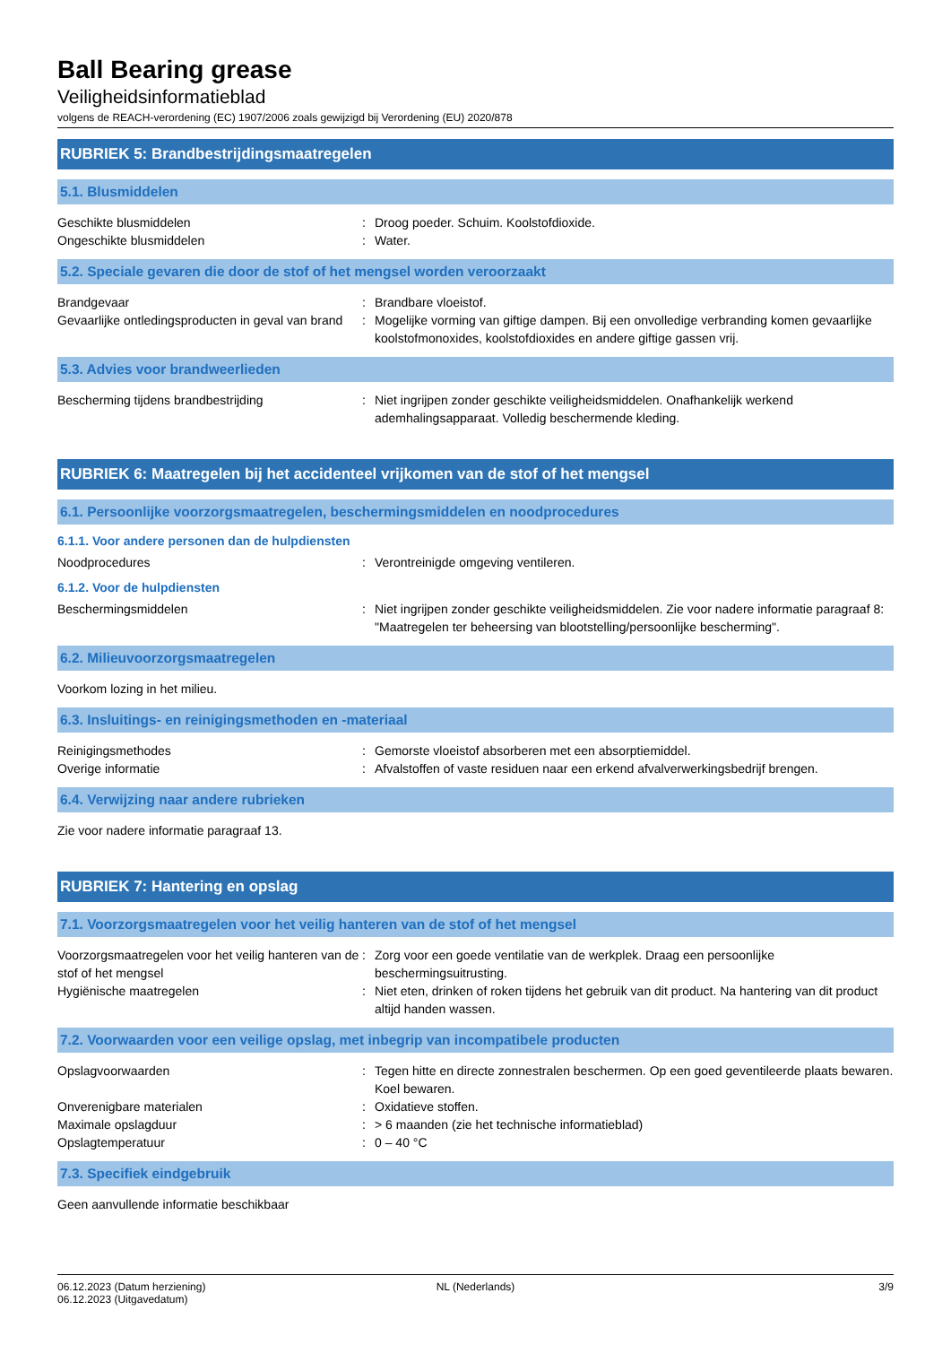Ball Bearing grease
Veiligheidsinformatieblad
volgens de REACH-verordening (EC) 1907/2006 zoals gewijzigd bij Verordening (EU) 2020/878
RUBRIEK 5: Brandbestrijdingsmaatregelen
5.1. Blusmiddelen
Geschikte blusmiddelen : Droog poeder. Schuim. Koolstofdioxide.
Ongeschikte blusmiddelen : Water.
5.2. Speciale gevaren die door de stof of het mengsel worden veroorzaakt
Brandgevaar : Brandbare vloeistof.
Gevaarlijke ontledingsproducten in geval van brand
: Mogelijke vorming van giftige dampen. Bij een onvolledige verbranding komen gevaarlijke koolstofmonoxides, koolstofdioxides en andere giftige gassen vrij.
5.3. Advies voor brandweerlieden
Bescherming tijdens brandbestrijding : Niet ingrijpen zonder geschikte veiligheidsmiddelen. Onafhankelijk werkend ademhalingsapparaat. Volledig beschermende kleding.
RUBRIEK 6: Maatregelen bij het accidenteel vrijkomen van de stof of het mengsel
6.1. Persoonlijke voorzorgsmaatregelen, beschermingsmiddelen en noodprocedures
6.1.1. Voor andere personen dan de hulpdiensten
Noodprocedures : Verontreinigde omgeving ventileren.
6.1.2. Voor de hulpdiensten
Beschermingsmiddelen : Niet ingrijpen zonder geschikte veiligheidsmiddelen. Zie voor nadere informatie paragraaf 8: "Maatregelen ter beheersing van blootstelling/persoonlijke bescherming".
6.2. Milieuvoorzorgsmaatregelen
Voorkom lozing in het milieu.
6.3. Insluitings- en reinigingsmethoden en -materiaal
Reinigingsmethodes : Gemorste vloeistof absorberen met een absorptiemiddel.
Overige informatie : Afvalstoffen of vaste residuen naar een erkend afvalverwerkingsbedrijf brengen.
6.4. Verwijzing naar andere rubrieken
Zie voor nadere informatie paragraaf 13.
RUBRIEK 7: Hantering en opslag
7.1. Voorzorgsmaatregelen voor het veilig hanteren van de stof of het mengsel
Voorzorgsmaatregelen voor het veilig hanteren van de stof of het mengsel
: Zorg voor een goede ventilatie van de werkplek. Draag een persoonlijke beschermingsuitrusting.
Hygiënische maatregelen : Niet eten, drinken of roken tijdens het gebruik van dit product. Na hantering van dit product altijd handen wassen.
7.2. Voorwaarden voor een veilige opslag, met inbegrip van incompatibele producten
Opslagvoorwaarden : Tegen hitte en directe zonnestralen beschermen. Op een goed geventileerde plaats bewaren. Koel bewaren.
Onverenigbare materialen : Oxidatieve stoffen.
Maximale opslagduur : > 6 maanden (zie het technische informatieblad)
Opslagtemperatuur : 0 – 40 °C
7.3. Specifiek eindgebruik
Geen aanvullende informatie beschikbaar
06.12.2023 (Datum herziening)
06.12.2023 (Uitgavedatum)
NL (Nederlands) 3/9